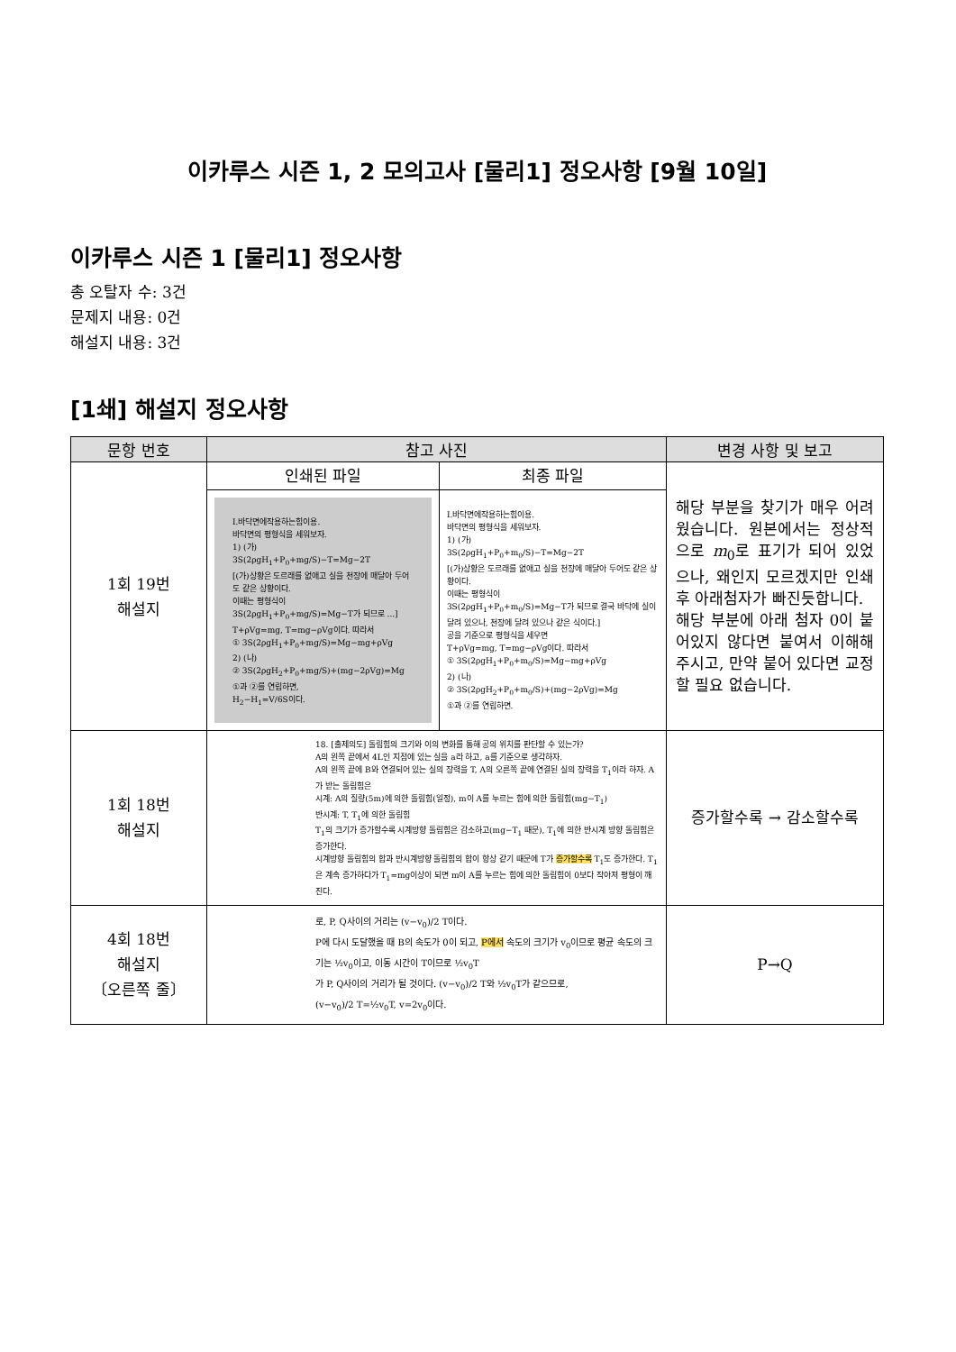이카루스 시즌 1, 2 모의고사 [물리1] 정오사항 [9월 10일]
이카루스 시즌 1 [물리1] 정오사항
총 오탈자 수: 3건
문제지 내용: 0건
해설지 내용: 3건
[1쇄] 해설지 정오사항
| 문항 번호 | 참고 사진 | | 변경 사항 및 보고 |
| --- | --- | --- | --- |
| 1회 19번 해설지 | 인쇄된 파일 | 최종 파일 | 해당 부분을 찾기가 매우 어려웠습니다. 원본에서는 정상적으로 m<sub>0</sub>로 표기가 되어 있었으나, 왜인지 모르겠지만 인쇄 후 아래첨자가 빠진듯합니다. 해당 부분에 아래 첨자 0이 붙어있지 않다면 붙여서 이해해 주시고, 만약 붙어 있다면 교정할 필요 없습니다. |
| | Ⅰ.바닥면에작용하는힘이용. 바닥면의 평형식을 세워보자. 1) (가) 3S(2ρgH<sub>1</sub>+P<sub>0</sub>+mg/S)−T=Mg−2T [(가)상황은 도르래를 없애고 실을 천장에 매달아 두어도 같은 상황이다. 이때는 평형식이 3S(2ρgH<sub>1</sub>+P<sub>0</sub>+mg/S)=Mg−T가 되므로 ...] T+ρVg=mg, T=mg−ρVg이다. 따라서 ① 3S(2ρgH<sub>1</sub>+P<sub>0</sub>+mg/S)=Mg−mg+ρVg 2) (나) ② 3S(2ρgH<sub>2</sub>+P<sub>0</sub>+mg/S)+(mg−2ρVg)=Mg ①과 ②를 연립하면, H<sub>2</sub>−H<sub>1</sub>=V/6S이다. | Ⅰ.바닥면에작용하는힘이용. 바닥면의 평형식을 세워보자. 1) (가) 3S(2ρgH<sub>1</sub>+P<sub>0</sub>+m<sub>0</sub>/S)−T=Mg−2T [(가)상황은 도르래를 없애고 실을 천장에 매달아 두어도 같은 상황이다. 이때는 평형식이 3S(2ρgH<sub>1</sub>+P<sub>0</sub>+m<sub>0</sub>/S)=Mg−T가 되므로 결국 바닥에 실이 달려 있으나, 천장에 달려 있으나 같은 식이다.] 공을 기준으로 평형식을 세우면 T+ρVg=mg, T=mg−ρVg이다. 따라서 ① 3S(2ρgH<sub>1</sub>+P<sub>0</sub>+m<sub>0</sub>/S)=Mg−mg+ρVg 2) (나) ② 3S(2ρgH<sub>2</sub>+P<sub>0</sub>+m<sub>0</sub>/S)+(mg−2ρVg)=Mg ①과 ②를 연립하면. | |
| 1회 18번 해설지 | 18. [출제의도] 돌림힘의 크기와 이의 변화를 통해 공의 위치를 판단할 수 있는가? A의 왼쪽 끝에서 4L인 지점에 있는 실을 a라 하고, a를 기준으로 생각하자. A의 왼쪽 끝에 B와 연결되어 있는 실의 장력을 T, A의 오른쪽 끝에 연결된 실의 장력을 T<sub>1</sub>이라 하자. A가 받는 돌림힘은 시계: A의 질량(5m)에 의한 돌림힘(일정), m이 A를 누르는 힘에 의한 돌림힘(mg−T<sub>1</sub>) 반시계: T, T<sub>1</sub>에 의한 돌림힘 T<sub>1</sub>의 크기가 증가할수록 시계방향 돌림힘은 감소하고(mg−T<sub>1</sub> 때문), T<sub>1</sub>에 의한 반시계 방향 돌림힘은 증가한다. 시계방향 돌림힘의 합과 반시계방향 돌림힘의 합이 항상 같기 때문에 T가 증가할수록 T<sub>1</sub>도 증가한다. T<sub>1</sub>은 계속 증가하다가 T<sub>1</sub>=mg이상이 되면 m이 A를 누르는 힘에 의한 돌림힘이 0보다 작아져 평형이 깨진다. | | 증가할수록 → 감소할수록 |
| 4회 18번 해설지 〔오른쪽 줄〕 | 로, P, Q사이의 거리는 (v−v<sub>0</sub>)/2 T이다. P에 다시 도달했을 때 B의 속도가 0이 되고, P에서 속도의 크기가 v<sub>0</sub>이므로 평균 속도의 크기는 ½v<sub>0</sub>이고, 이동 시간이 T이므로 ½v<sub>0</sub>T 가 P, Q사이의 거리가 될 것이다. (v−v<sub>0</sub>)/2 T와 ½v<sub>0</sub>T가 같으므로, (v−v<sub>0</sub>)/2 T=½v<sub>0</sub>T, v=2v<sub>0</sub>이다. | | P→Q |